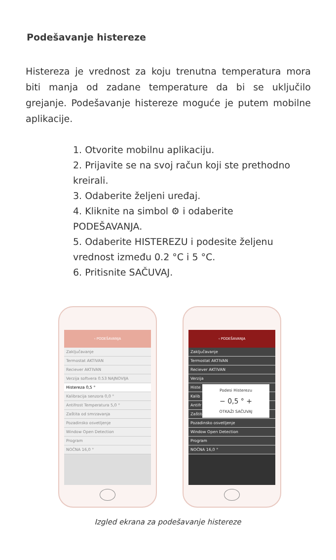Podešavanje histereze
Histereza je vrednost za koju trenutna temperatura mora biti manja od zadane temperature da bi se uključilo grejanje. Podešavanje histereze moguće je putem mobilne aplikacije.
1. Otvorite mobilnu aplikaciju.
2. Prijavite se na svoj račun koji ste prethodno kreirali.
3. Odaberite željeni uređaj.
4. Kliknite na simbol ⚙ i odaberite PODEŠAVANJA.
5. Odaberite HISTEREZU i podesite željenu vrednost između 0.2 °C i 5 °C.
6. Pritisnite SAČUVAJ.
‹ PODEŠAVANJA
Zaključavanje
Termostat AKTIVAN
Reciever AKTIVAN
Verzija softvera 0.53 NAJNOVIJA
Histereza 0,5 °
Kalibracija senzora 0,0 °
Antifrost Temperatura 5,0 °
Zaštita od smrzavanja
Pozadinsko osvetljenje
Window Open Detection
Program
NOĆNA 16,0 °
‹ PODEŠAVANJA
Zaključavanje
Termostat AKTIVAN
Reciever AKTIVAN
Verzija
Histe
Kalib
Antifr
Zaštita
Pozadinsko osvetljenje
Window Open Detection
Program
NOĆNA 16,0 °
Podesi Histerezu
− 0,5 ° +
OTKAŽI SAČUVAJ
Izgled ekrana za podešavanje histereze